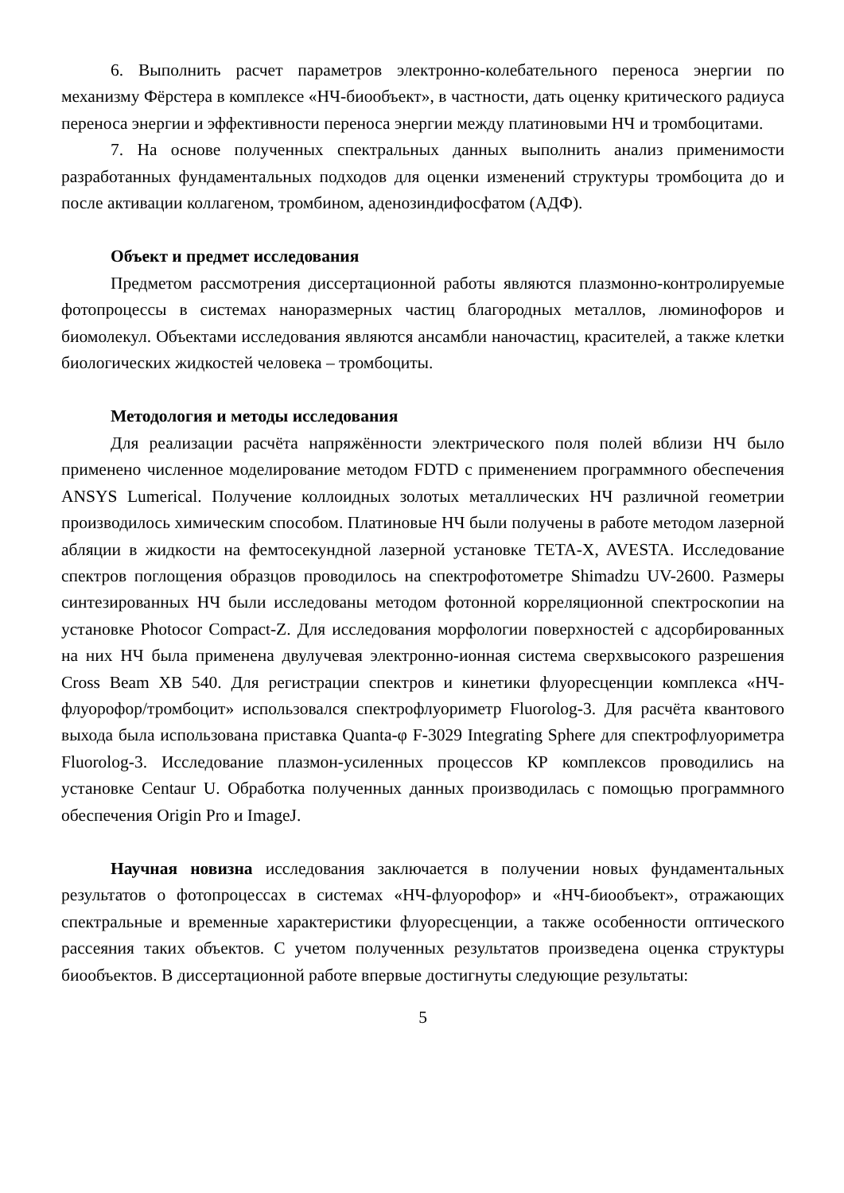6. Выполнить расчет параметров электронно-колебательного переноса энергии по механизму Фёрстера в комплексе «НЧ-биообъект», в частности, дать оценку критического радиуса переноса энергии и эффективности переноса энергии между платиновыми НЧ и тромбоцитами.
7. На основе полученных спектральных данных выполнить анализ применимости разработанных фундаментальных подходов для оценки изменений структуры тромбоцита до и после активации коллагеном, тромбином, аденозиндифосфатом (АДФ).
Объект и предмет исследования
Предметом рассмотрения диссертационной работы являются плазмонно-контролируемые фотопроцессы в системах наноразмерных частиц благородных металлов, люминофоров и биомолекул. Объектами исследования являются ансамбли наночастиц, красителей, а также клетки биологических жидкостей человека – тромбоциты.
Методология и методы исследования
Для реализации расчёта напряжённости электрического поля полей вблизи НЧ было применено численное моделирование методом FDTD с применением программного обеспечения ANSYS Lumerical. Получение коллоидных золотых металлических НЧ различной геометрии производилось химическим способом. Платиновые НЧ были получены в работе методом лазерной абляции в жидкости на фемтосекундной лазерной установке TETA-X, AVESTA. Исследование спектров поглощения образцов проводилось на спектрофотометре Shimadzu UV-2600. Размеры синтезированных НЧ были исследованы методом фотонной корреляционной спектроскопии на установке Photocor Compact-Z. Для исследования морфологии поверхностей с адсорбированных на них НЧ была применена двулучевая электронно-ионная система сверхвысокого разрешения Cross Beam XB 540. Для регистрации спектров и кинетики флуоресценции комплекса «НЧ-флуорофор/тромбоцит» использовался спектрофлуориметр Fluorolog-3. Для расчёта квантового выхода была использована приставка Quanta-φ F-3029 Integrating Sphere для спектрофлуориметра Fluorolog-3. Исследование плазмон-усиленных процессов КР комплексов проводились на установке Centaur U. Обработка полученных данных производилась с помощью программного обеспечения Origin Pro и ImageJ.
Научная новизна исследования заключается в получении новых фундаментальных результатов о фотопроцессах в системах «НЧ-флуорофор» и «НЧ-биообъект», отражающих спектральные и временные характеристики флуоресценции, а также особенности оптического рассеяния таких объектов. С учетом полученных результатов произведена оценка структуры биообъектов. В диссертационной работе впервые достигнуты следующие результаты:
5